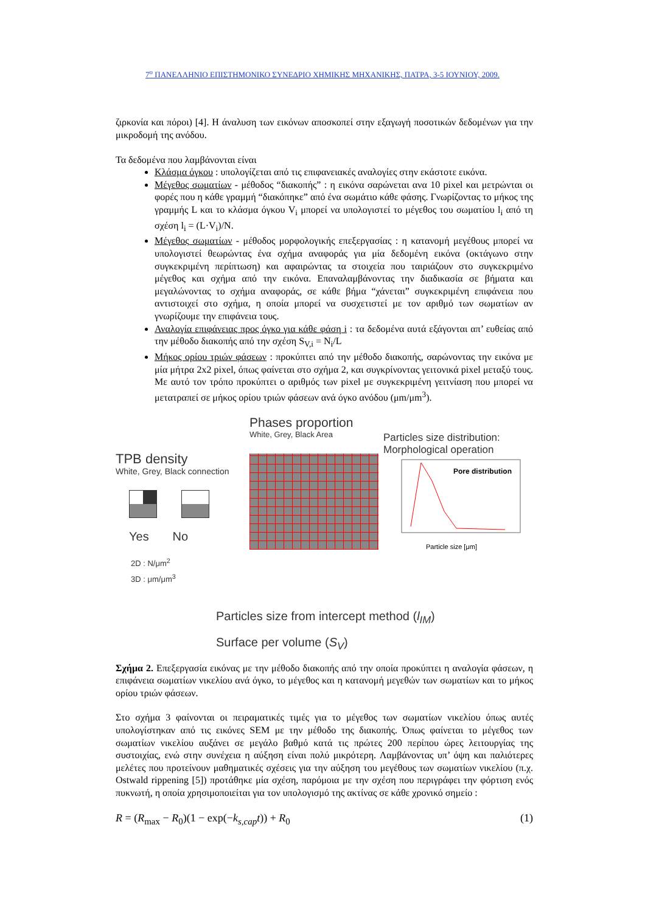7<sup>ο</sup> ΠΑΝΕΛΛΗΝΙΟ ΕΠΙΣΤΗΜΟΝΙΚΟ ΣΥΝΕΔΡΙΟ ΧΗΜΙΚΗΣ ΜΗΧΑΝΙΚΗΣ, ΠΑΤΡΑ, 3-5 ΙΟΥΝΙΟΥ, 2009.
ζιρκονία και πόροι) [4]. Η άναλυση των εικόνων αποσκοπεί στην εξαγωγή ποσοτικών δεδομένων για την μικροδομή της ανόδου.
Τα δεδομένα που λαμβάνονται είναι
Κλάσμα όγκου : υπολογίζεται από τις επιφανειακές αναλογίες στην εκάστοτε εικόνα.
Μέγεθος σωματίων - μέθοδος “διακοπής” : η εικόνα σαρώνεται ανα 10 pixel και μετρώνται οι φορές που η κάθε γραμμή “διακόπηκε” από ένα σωμάτιο κάθε φάσης. Γνωρίζοντας το μήκος της γραμμής L και το κλάσμα όγκου V<sub>i</sub> μπορεί να υπολογιστεί το μέγεθος του σωματίου l<sub>i</sub> από τη σχέση l<sub>i</sub> = (L·V<sub>i</sub>)/N.
Μέγεθος σωματίων - μέθοδος μορφολογικής επεξεργασίας : η κατανομή μεγέθους μπορεί να υπολογιστεί θεωρώντας ένα σχήμα αναφοράς για μία δεδομένη εικόνα (οκτάγωνο στην συγκεκριμένη περίπτωση) και αφαιρώντας τα στοιχεία που ταιριάζουν στο συγκεκριμένο μέγεθος και σχήμα από την εικόνα. Επαναλαμβάνοντας την διαδικασία σε βήματα και μεγαλώνοντας το σχήμα αναφοράς, σε κάθε βήμα “χάνεται” συγκεκριμένη επιφάνεια που αντιστοιχεί στο σχήμα, η οποία μπορεί να συσχετιστεί με τον αριθμό των σωματίων αν γνωρίζουμε την επιφάνεια τους.
Αναλογία επιφάνειας προς όγκο για κάθε φάση i : τα δεδομένα αυτά εξάγονται απ’ ευθείας από την μέθοδο διακοπής από την σχέση S<sub>V,i</sub> = N<sub>i</sub>/L
Μήκος ορίου τριών φάσεων : προκύπτει από την μέθοδο διακοπής, σαρώνοντας την εικόνα με μία μήτρα 2x2 pixel, όπως φαίνεται στο σχήμα 2, και συγκρίνοντας γειτονικά pixel μεταξύ τους. Με αυτό τον τρόπο προκύπτει ο αριθμός των pixel με συγκεκριμένη γειτνίαση που μπορεί να μετατραπεί σε μήκος ορίου τριών φάσεων ανά όγκο ανόδου (μm/μm<sup>3</sup>).
TPB density
White, Grey, Black connection
Yes No
2D : N/μm<sup>2</sup>
3D : μm/μm<sup>3</sup>
Phases proportion
White, Grey, Black Area
Particles size distribution:
Morphological operation
Pore distribution
Particle size [μm]
Particles size from intercept method (l<sub>IM</sub>)
Surface per volume (S<sub>V</sub>)
Σχήμα 2. Επεξεργασία εικόνας με την μέθοδο διακοπής από την οποία προκύπτει η αναλογία φάσεων, η επιφάνεια σωματίων νικελίου ανά όγκο, το μέγεθος και η κατανομή μεγεθών των σωματίων και το μήκος ορίου τριών φάσεων.
Στο σχήμα 3 φαίνονται οι πειραματικές τιμές για το μέγεθος των σωματίων νικελίου όπως αυτές υπολογίστηκαν από τις εικόνες SEM με την μέθοδο της διακοπής. Όπως φαίνεται το μέγεθος των σωματίων νικελίου αυξάνει σε μεγάλο βαθμό κατά τις πρώτες 200 περίπου ώρες λειτουργίας της συστοιχίας, ενώ στην συνέχεια η αύξηση είναι πολύ μικρότερη. Λαμβάνοντας υπ’ όψη και παλιότερες μελέτες που προτείνουν μαθηματικές σχέσεις για την αύξηση του μεγέθους των σωματίων νικελίου (π.χ. Ostwald rippening [5]) προτάθηκε μία σχέση, παρόμοια με την σχέση που περιγράφει την φόρτιση ενός πυκνωτή, η οποία χρησιμοποιείται για τον υπολογισμό της ακτίνας σε κάθε χρονικό σημείο :
R = (R<sub>max</sub> − R<sub>0</sub>)(1 − exp(−k<sub>s,cap</sub>t)) + R<sub>0</sub> (1)